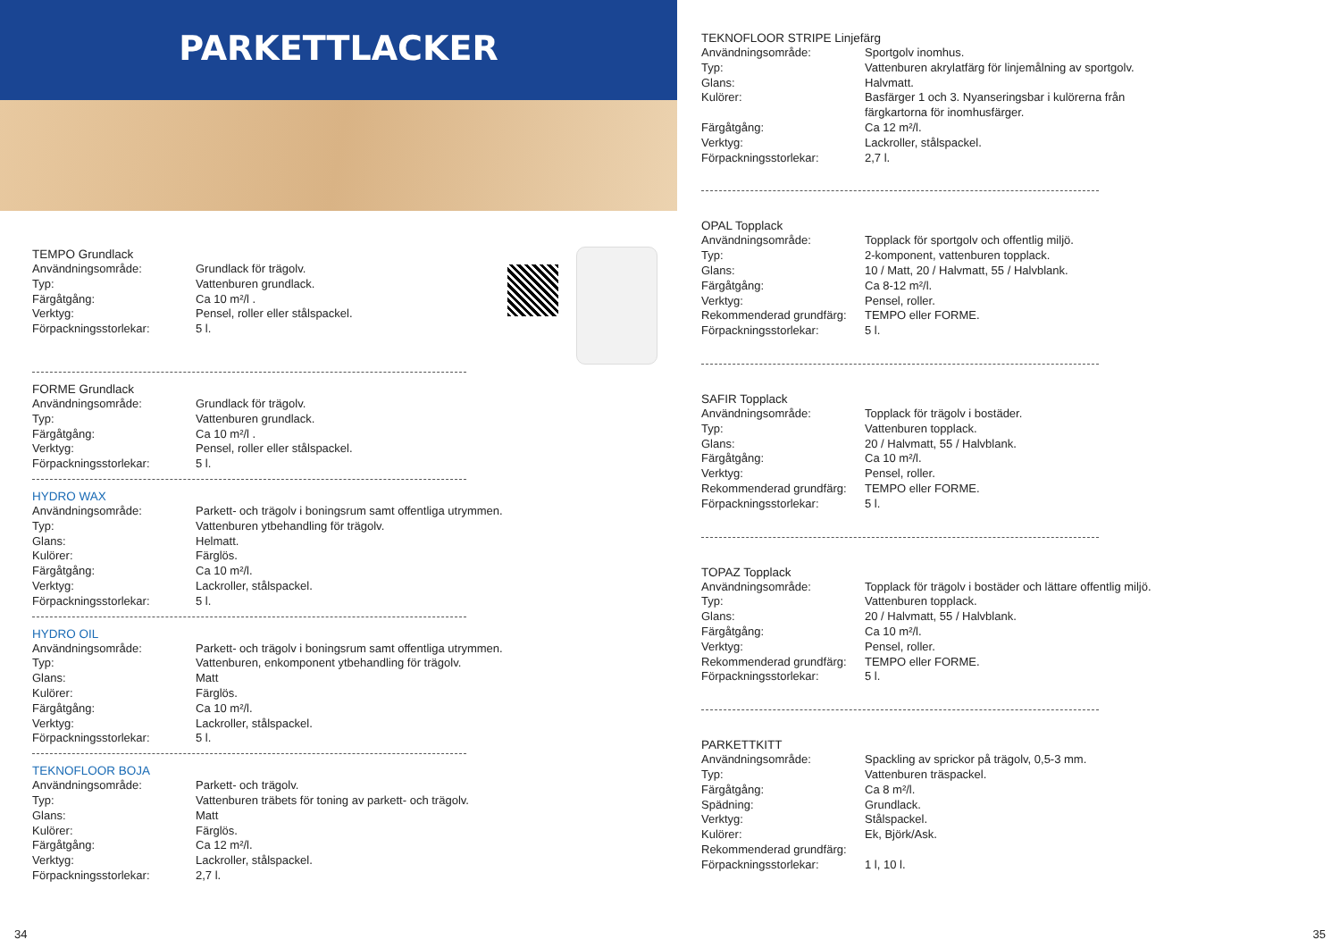PARKETTLACKER
TEMPO Grundlack
| Användningsområde: | Grundlack för trägolv. |
| Typ: | Vattenburen grundlack. |
| Färgåtgång: | Ca 10 m²/l . |
| Verktyg: | Pensel, roller eller stålspackel. |
| Förpackningsstorlekar: | 5 l. |
FORME Grundlack
| Användningsområde: | Grundlack för trägolv. |
| Typ: | Vattenburen grundlack. |
| Färgåtgång: | Ca 10 m²/l . |
| Verktyg: | Pensel, roller eller stålspackel. |
| Förpackningsstorlekar: | 5 l. |
HYDRO WAX
| Användningsområde: | Parkett- och trägolv i boningsrum samt offentliga utrymmen. |
| Typ: | Vattenburen ytbehandling för trägolv. |
| Glans: | Helmatt. |
| Kulörer: | Färglös. |
| Färgåtgång: | Ca 10 m²/l. |
| Verktyg: | Lackroller, stålspackel. |
| Förpackningsstorlekar: | 5 l. |
HYDRO OIL
| Användningsområde: | Parkett- och trägolv i boningsrum samt offentliga utrymmen. |
| Typ: | Vattenburen, enkomponent ytbehandling för trägolv. |
| Glans: | Matt |
| Kulörer: | Färglös. |
| Färgåtgång: | Ca 10 m²/l. |
| Verktyg: | Lackroller, stålspackel. |
| Förpackningsstorlekar: | 5 l. |
TEKNOFLOOR BOJA
| Användningsområde: | Parkett- och trägolv. |
| Typ: | Vattenburen träbets för toning av parkett- och trägolv. |
| Glans: | Matt |
| Kulörer: | Färglös. |
| Färgåtgång: | Ca 12 m²/l. |
| Verktyg: | Lackroller, stålspackel. |
| Förpackningsstorlekar: | 2,7 l. |
34
TEKNOFLOOR STRIPE Linjefärg
| Användningsområde: | Sportgolv inomhus. |
| Typ: | Vattenburen akrylatfärg för linjemålning av sportgolv. |
| Glans: | Halvmatt. |
| Kulörer: | Basfärger 1 och 3. Nyanseringsbar i kulörerna från färgkartorna för inomhusfärger. |
| Färgåtgång: | Ca 12 m²/l. |
| Verktyg: | Lackroller, stålspackel. |
| Förpackningsstorlekar: | 2,7 l. |
OPAL Topplack
| Användningsområde: | Topplack för sportgolv och offentlig miljö. |
| Typ: | 2-komponent, vattenburen topplack. |
| Glans: | 10 / Matt, 20 / Halvmatt, 55 / Halvblank. |
| Färgåtgång: | Ca 8-12 m²/l. |
| Verktyg: | Pensel, roller. |
| Rekommenderad grundfärg: | TEMPO eller FORME. |
| Förpackningsstorlekar: | 5 l. |
SAFIR Topplack
| Användningsområde: | Topplack för trägolv i bostäder. |
| Typ: | Vattenburen topplack. |
| Glans: | 20 / Halvmatt, 55 / Halvblank. |
| Färgåtgång: | Ca 10 m²/l. |
| Verktyg: | Pensel, roller. |
| Rekommenderad grundfärg: | TEMPO eller FORME. |
| Förpackningsstorlekar: | 5 l. |
TOPAZ Topplack
| Användningsområde: | Topplack för trägolv i bostäder och lättare offentlig miljö. |
| Typ: | Vattenburen topplack. |
| Glans: | 20 / Halvmatt, 55 / Halvblank. |
| Färgåtgång: | Ca 10 m²/l. |
| Verktyg: | Pensel, roller. |
| Rekommenderad grundfärg: | TEMPO eller FORME. |
| Förpackningsstorlekar: | 5 l. |
PARKETTKITT
| Användningsområde: | Spackling av sprickor på trägolv, 0,5-3 mm. |
| Typ: | Vattenburen träspackel. |
| Färgåtgång: | Ca 8 m²/l. |
| Spädning: | Grundlack. |
| Verktyg: | Stålspackel. |
| Kulörer: | Ek, Björk/Ask. |
| Rekommenderad grundfärg: | |
| Förpackningsstorlekar: | 1 l, 10 l. |
35